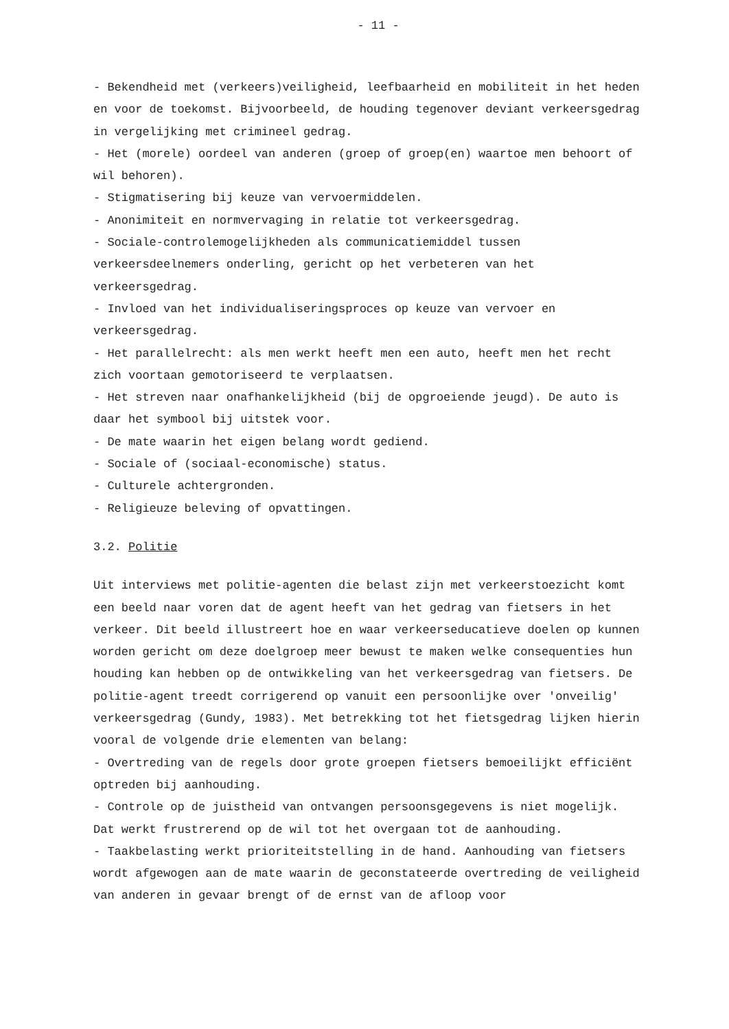- 11 -
- Bekendheid met (verkeers)veiligheid, leefbaarheid en mobiliteit in het heden en voor de toekomst. Bijvoorbeeld, de houding tegenover deviant verkeersgedrag in vergelijking met crimineel gedrag.
- Het (morele) oordeel van anderen (groep of groep(en) waartoe men behoort of wil behoren).
- Stigmatisering bij keuze van vervoermiddelen.
- Anonimiteit en normvervaging in relatie tot verkeersgedrag.
- Sociale-controlemogelijkheden als communicatiemiddel tussen verkeersdeelnemers onderling, gericht op het verbeteren van het verkeersgedrag.
- Invloed van het individualiseringsproces op keuze van vervoer en verkeersgedrag.
- Het parallelrecht: als men werkt heeft men een auto, heeft men het recht zich voortaan gemotoriseerd te verplaatsen.
- Het streven naar onafhankelijkheid (bij de opgroeiende jeugd). De auto is daar het symbool bij uitstek voor.
- De mate waarin het eigen belang wordt gediend.
- Sociale of (sociaal-economische) status.
- Culturele achtergronden.
- Religieuze beleving of opvattingen.
3.2. Politie
Uit interviews met politie-agenten die belast zijn met verkeerstoezicht komt een beeld naar voren dat de agent heeft van het gedrag van fietsers in het verkeer. Dit beeld illustreert hoe en waar verkeerseducatieve doelen op kunnen worden gericht om deze doelgroep meer bewust te maken welke consequenties hun houding kan hebben op de ontwikkeling van het verkeersgedrag van fietsers. De politie-agent treedt corrigerend op vanuit een persoonlijke over 'onveilig' verkeersgedrag (Gundy, 1983). Met betrekking tot het fietsgedrag lijken hierin vooral de volgende drie elementen van belang:
- Overtreding van de regels door grote groepen fietsers bemoeilijkt efficiënt optreden bij aanhouding.
- Controle op de juistheid van ontvangen persoonsgegevens is niet mogelijk. Dat werkt frustrerend op de wil tot het overgaan tot de aanhouding.
- Taakbelasting werkt prioriteitstelling in de hand. Aanhouding van fietsers wordt afgewogen aan de mate waarin de geconstateerde overtreding de veiligheid van anderen in gevaar brengt of de ernst van de afloop voor